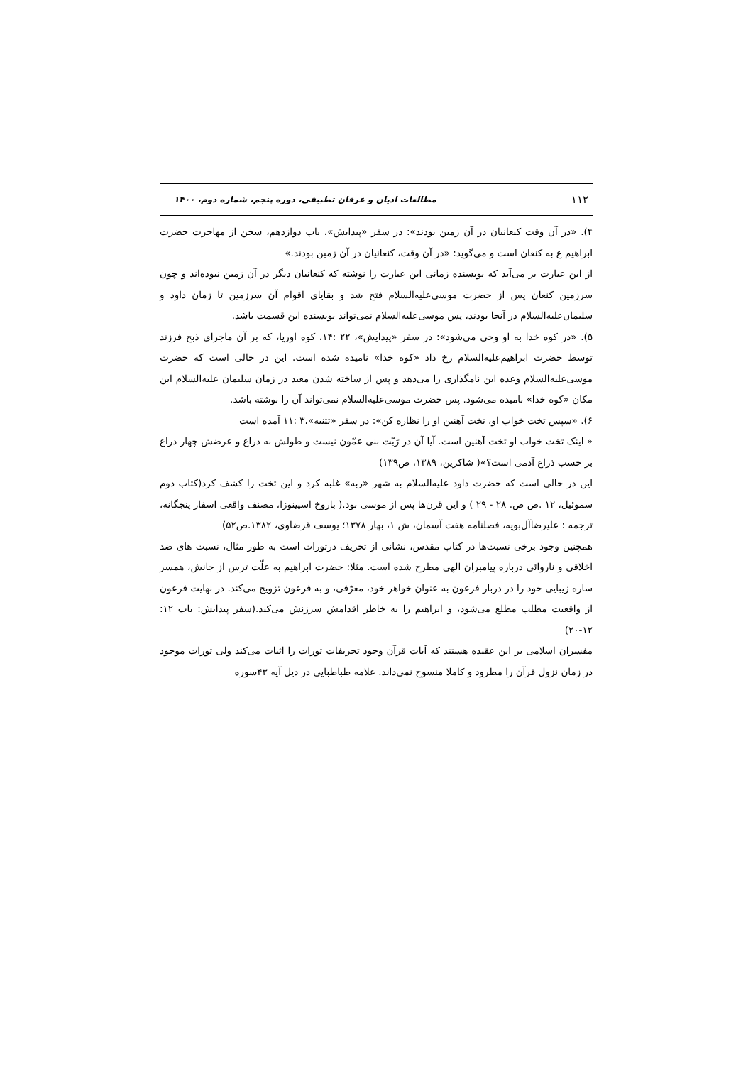۱۱۲ مطالعات ادیان و عرفان تطبیقی، دوره پنجم، شماره دوم، ۱۴۰۰
۴). «در آن وقت کنعانیان در آن زمین بودند»: در سفر «پیدایش»، باب دوازدهم، سخن از مهاجرت حضرت ابراهیم ع به کنعان است و می‌گوید: «در آن وقت، کنعانیان در آن زمین بودند.»
از این عبارت بر می‌آید که نویسنده زمانی این عبارت را نوشته که کنعانیان دیگر در آن زمین نبوده‌اند و چون سرزمین کنعان پس از حضرت موسی‌علیه‌السلام فتح شد و بقایای اقوام آن سرزمین تا زمان داود و سلیمان‌علیه‌السلام در آنجا بودند، پس موسی‌علیه‌السلام نمی‌تواند نویسنده این قسمت باشد.
۵). «در کوه خدا به او وحی می‌شود»: در سفر «پیدایش»، ۲۲ :۱۴، کوه اوریا، که بر آن ماجرای ذبح فرزند توسط حضرت ابراهیم‌علیه‌السلام رخ داد «کوه خدا» نامیده شده است. این در حالی است که حضرت موسی‌علیه‌السلام وعده این نامگذاری را می‌دهد و پس از ساخته شدن معبد در زمان سلیمان علیه‌السلام این مکان «کوه خدا» نامیده می‌شود. پس حضرت موسی‌علیه‌السلام نمی‌تواند آن را نوشته باشد.
۶). «سپس تخت خواب او، تخت آهنین او را نظاره کن»: در سفر «تثنیه»،۳ :۱۱ آمده است
« اینک تخت خواب او تخت آهنین است. آیا آن در رَبّت بنی عمّون نیست و طولش نه ذراع و عرضش چهار ذراع بر حسب ذراع آدمی است؟»( شاکرین، ۱۳۸۹، ص۱۳۹)
این در حالی است که حضرت داود علیه‌السلام به شهر «ربه» غلبه کرد و این تخت را کشف کرد(کتاب دوم سموئیل، ۱۲ .ص ص. ۲۸ - ۲۹ ) و این قرن‌ها پس از موسی بود.( باروخ اسپینوزا، مصنف واقعی اسفار پنجگانه، ترجمه : علیرضاآل‌بویه، فصلنامه هفت آسمان، ش ۱، بهار ۱۳۷۸؛ یوسف قرضاوی، ۱۳۸۲.ص۵۲)
همچنین وجود برخی نسبت‌ها در کتاب مقدس، نشانی از تحریف درتورات است به طور مثال، نسبت های ضد اخلاقی و ناروائی درباره پیامبران الهی مطرح شده است. مثلا: حضرت ابراهیم به علّت ترس از جانش، همسر ساره زیبایی خود را در دربار فرعون به عنوان خواهر خود، معرّفی، و به فرعون تزویج می‌کند. در نهایت فرعون از واقعیت مطلب مطلع می‌شود، و ابراهیم را به خاطر اقدامش سرزنش می‌کند.(سفر پیدایش: باب ۱۲: ۱۲-۲۰)
مفسران اسلامی بر این عقیده هستند که آیات قرآن وجود تحریفات تورات را اثبات می‌کند ولی تورات موجود در زمان نزول قرآن را مطرود و کاملا منسوخ نمی‌داند. علامه طباطبایی در ذیل آیه ۴۳سوره